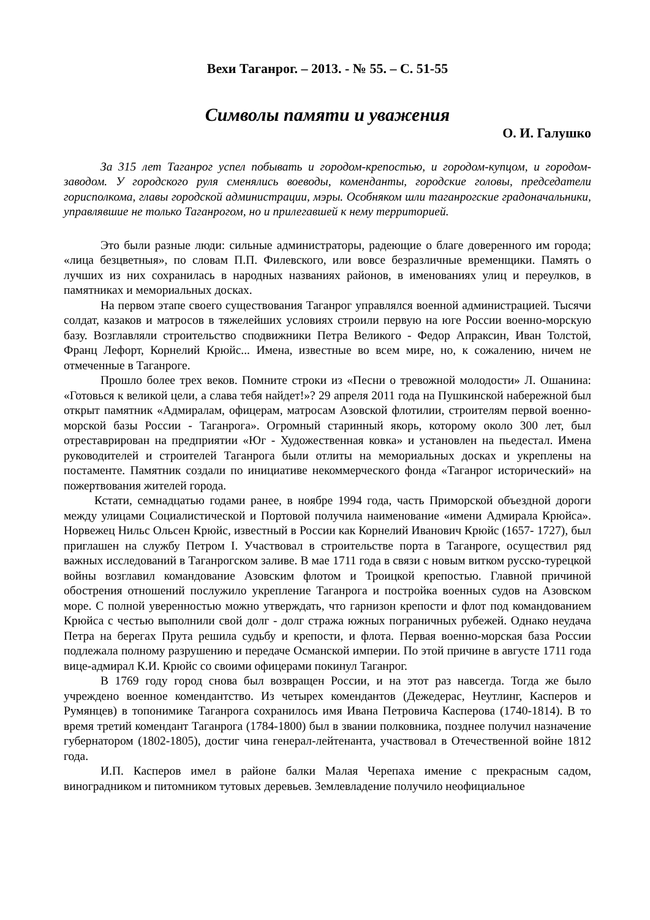Вехи Таганрог. – 2013. - № 55. – С. 51-55
Символы памяти и уважения
О. И. Галушко
За 315 лет Таганрог успел побывать и городом-крепостью, и городом-купцом, и городом-заводом. У городского руля сменялись воеводы, коменданты, городские головы, председатели горисполкома, главы городской администрации, мэры. Особняком шли таганрогские градоначальники, управлявшие не только Таганрогом, но и прилегавшей к нему территорией.
Это были разные люди: сильные администраторы, радеющие о благе доверенного им города; «лица безцветныя», по словам П.П. Филевского, или вовсе безразличные временщики. Память о лучших из них сохранилась в народных названиях районов, в именованиях улиц и переулков, в памятниках и мемориальных досках.
На первом этапе своего существования Таганрог управлялся военной администрацией. Тысячи солдат, казаков и матросов в тяжелейших условиях строили первую на юге России военно-морскую базу. Возглавляли строительство сподвижники Петра Великого - Федор Апраксин, Иван Толстой, Франц Лефорт, Корнелий Крюйс... Имена, известные во всем мире, но, к сожалению, ничем не отмеченные в Таганроге.
Прошло более трех веков. Помните строки из «Песни о тревожной молодости» Л. Ошанина: «Готовься к великой цели, а слава тебя найдет!»? 29 апреля 2011 года на Пушкинской набережной был открыт памятник «Адмиралам, офицерам, матросам Азовской флотилии, строителям первой военно-морской базы России - Таганрога». Огромный старинный якорь, которому около 300 лет, был отреставрирован на предприятии «Юг - Художественная ковка» и установлен на пьедестал. Имена руководителей и строителей Таганрога были отлиты на мемориальных досках и укреплены на постаменте. Памятник создали по инициативе некоммерческого фонда «Таганрог исторический» на пожертвования жителей города.
Кстати, семнадцатью годами ранее, в ноябре 1994 года, часть Приморской объездной дороги между улицами Социалистической и Портовой получила наименование «имени Адмирала Крюйса». Норвежец Нильс Ольсен Крюйс, известный в России как Корнелий Иванович Крюйс (1657- 1727), был приглашен на службу Петром I. Участвовал в строительстве порта в Таганроге, осуществил ряд важных исследований в Таганрогском заливе. В мае 1711 года в связи с новым витком русско-турецкой войны возглавил командование Азовским флотом и Троицкой крепостью. Главной причиной обострения отношений послужило укрепление Таганрога и постройка военных судов на Азовском море. С полной уверенностью можно утверждать, что гарнизон крепости и флот под командованием Крюйса с честью выполнили свой долг - долг стража южных пограничных рубежей. Однако неудача Петра на берегах Прута решила судьбу и крепости, и флота. Первая военно-морская база России подлежала полному разрушению и передаче Османской империи. По этой причине в августе 1711 года вице-адмирал К.И. Крюйс со своими офицерами покинул Таганрог.
В 1769 году город снова был возвращен России, и на этот раз навсегда. Тогда же было учреждено военное комендантство. Из четырех комендантов (Дежедерас, Неутлинг, Касперов и Румянцев) в топонимике Таганрога сохранилось имя Ивана Петровича Касперова (1740-1814). В то время третий комендант Таганрога (1784-1800) был в звании полковника, позднее получил назначение губернатором (1802-1805), достиг чина генерал-лейтенанта, участвовал в Отечественной войне 1812 года.
И.П. Касперов имел в районе балки Малая Черепаха имение с прекрасным садом, виноградником и питомником тутовых деревьев. Землевладение получило неофициальное